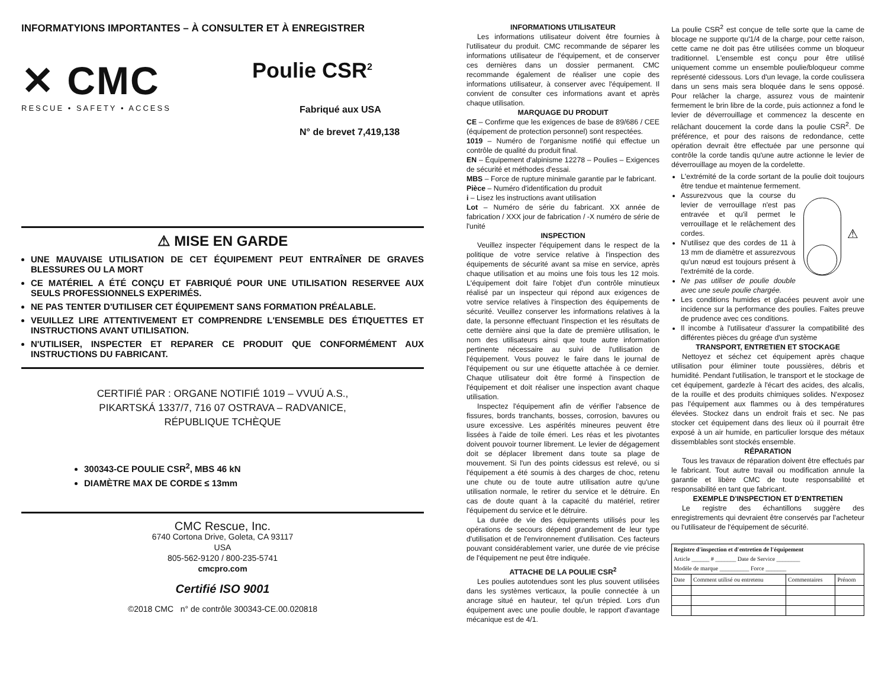INFORMATYIONS IMPORTANTES – À CONSULTER ET À ENREGISTRER
✕ CMC
RESCUE • SAFETY • ACCESS
Poulie CSR<sup>2</sup>
Fabriqué aux USA
N° de brevet 7,419,138
⚠ MISE EN GARDE
UNE MAUVAISE UTILISATION DE CET ÉQUIPEMENT PEUT ENTRAÎNER DE GRAVES BLESSURES OU LA MORT
CE MATÉRIEL A ÉTÉ CONÇU ET FABRIQUÉ POUR UNE UTILISATION RESERVEE AUX SEULS PROFESSIONNELS EXPERIMÉS.
NE PAS TENTER D'UTILISER CET ÉQUIPEMENT SANS FORMATION PRÉALABLE.
VEUILLEZ LIRE ATTENTIVEMENT ET COMPRENDRE L'ENSEMBLE DES ÉTIQUETTES ET INSTRUCTIONS AVANT UTILISATION.
N'UTILISER, INSPECTER ET REPARER CE PRODUIT QUE CONFORMÉMENT AUX INSTRUCTIONS DU FABRICANT.
CERTIFIÉ PAR : ORGANE NOTIFIÉ 1019 – VVUÚ A.S.,
PIKARTSKÁ 1337/7, 716 07 OSTRAVA – RADVANICE,
RÉPUBLIQUE TCHÈQUE
300343-CE POULIE CSR<sup>2</sup>, MBS 46 kN
DIAMÈTRE MAX DE CORDE ≤ 13mm
CMC Rescue, Inc.
6740 Cortona Drive, Goleta, CA 93117
USA
805-562-9120 / 800-235-5741
cmcpro.com
Certifié ISO 9001
©2018 CMC n° de contrôle 300343-CE.00.020818
INFORMATIONS UTILISATEUR
Les informations utilisateur doivent être fournies à l'utilisateur du produit. CMC recommande de séparer les informations utilisateur de l'équipement, et de conserver ces dernières dans un dossier permanent. CMC recommande également de réaliser une copie des informations utilisateur, à conserver avec l'équipement. Il convient de consulter ces informations avant et après chaque utilisation.
MARQUAGE DU PRODUIT
CE – Confirme que les exigences de base de 89/686 / CEE (équipement de protection personnel) sont respectées.
1019 – Numéro de l'organisme notifié qui effectue un contrôle de qualité du produit final.
EN – Équipement d'alpinisme 12278 – Poulies – Exigences de sécurité et méthodes d'essai.
MBS – Force de rupture minimale garantie par le fabricant.
Pièce – Numéro d'identification du produit
i – Lisez les instructions avant utilisation
Lot – Numéro de série du fabricant. XX année de fabrication / XXX jour de fabrication / -X numéro de série de l'unité
INSPECTION
Veuillez inspecter l'équipement dans le respect de la politique de votre service relative à l'inspection des équipements de sécurité avant sa mise en service, après chaque utilisation et au moins une fois tous les 12 mois. L'équipement doit faire l'objet d'un contrôle minutieux réalisé par un inspecteur qui répond aux exigences de votre service relatives à l'inspection des équipements de sécurité. Veuillez conserver les informations relatives à la date, la personne effectuant l'inspection et les résultats de cette dernière ainsi que la date de première utilisation, le nom des utilisateurs ainsi que toute autre information pertinente nécessaire au suivi de l'utilisation de l'équipement. Vous pouvez le faire dans le journal de l'équipement ou sur une étiquette attachée à ce dernier. Chaque utilisateur doit être formé à l'inspection de l'équipement et doit réaliser une inspection avant chaque utilisation.
Inspectez l'équipement afin de vérifier l'absence de fissures, bords tranchants, bosses, corrosion, bavures ou usure excessive. Les aspérités mineures peuvent être lissées à l'aide de toile émeri. Les réas et les pivotantes doivent pouvoir tourner librement. Le levier de dégagement doit se déplacer librement dans toute sa plage de mouvement. Si l'un des points cidessus est relevé, ou si l'équipement a été soumis à des charges de choc, retenu une chute ou de toute autre utilisation autre qu'une utilisation normale, le retirer du service et le détruire. En cas de doute quant à la capacité du matériel, retirer l'équipement du service et le détruire.
La durée de vie des équipements utilisés pour les opérations de secours dépend grandement de leur type d'utilisation et de l'environnement d'utilisation. Ces facteurs pouvant considérablement varier, une durée de vie précise de l'équipement ne peut être indiquée.
ATTACHE DE LA POULIE CSR<sup>2</sup>
Les poulies autotendues sont les plus souvent utilisées dans les systèmes verticaux, la poulie connectée à un ancrage situé en hauteur, tel qu'un trépied. Lors d'un équipement avec une poulie double, le rapport d'avantage mécanique est de 4/1.
La poulie CSR<sup>2</sup> est conçue de telle sorte que la came de blocage ne supporte qu'1/4 de la charge, pour cette raison, cette came ne doit pas être utilisées comme un bloqueur traditionnel. L'ensemble est conçu pour être utilisé uniquement comme un ensemble poulie/bloqueur comme représenté cidessous. Lors d'un levage, la corde coulissera dans un sens mais sera bloquée dans le sens opposé. Pour relâcher la charge, assurez vous de maintenir fermement le brin libre de la corde, puis actionnez a fond le levier de déverrouillage et commencez la descente en relâchant doucement la corde dans la poulie CSR<sup>2</sup>. De préférence, et pour des raisons de redondance, cette opération devrait être effectuée par une personne qui contrôle la corde tandis qu'une autre actionne le levier de déverrouillage au moyen de la cordelette.
L'extrémité de la corde sortant de la poulie doit toujours être tendue et maintenue fermement.
Assurezvous que la course du levier de verrouillage n'est pas entravée et qu'il permet le verrouillage et le relâchement des cordes.
N'utilisez que des cordes de 11 à 13 mm de diamètre et assurezvous qu'un nœud est toujours présent à l'extrémité de la corde.
Ne pas utiliser de poulie double avec une seule poulie chargée.
⚠
Les conditions humides et glacées peuvent avoir une incidence sur la performance des poulies. Faites preuve de prudence avec ces conditions.
Il incombe à l'utilisateur d'assurer la compatibilité des différentes pièces du gréage d'un système
TRANSPORT, ENTRETIEN ET STOCKAGE
Nettoyez et séchez cet équipement après chaque utilisation pour éliminer toute poussières, débris et humidité. Pendant l'utilisation, le transport et le stockage de cet équipement, gardezle à l'écart des acides, des alcalis, de la rouille et des produits chimiques solides. N'exposez pas l'équipement aux flammes ou à des températures élevées. Stockez dans un endroit frais et sec. Ne pas stocker cet équipement dans des lieux où il pourrait être exposé à un air humide, en particulier lorsque des métaux dissemblables sont stockés ensemble.
RÉPARATION
Tous les travaux de réparation doivent être effectués par le fabricant. Tout autre travail ou modification annule la garantie et libère CMC de toute responsabilité et responsabilité en tant que fabricant.
EXEMPLE D'INSPECTION ET D'ENTRETIEN
Le registre des échantillons suggère des enregistrements qui devraient être conservés par l'acheteur ou l'utilisateur de l'équipement de sécurité.
| Registre d'inspection et d'entretien de l'équipement Article ______ # _______ Date de Service ________ Modèle de marque __________ Force _______ | | | |
| --- | --- | --- | --- |
| Date | Comment utilisé ou entretenu | Commentaires | Prénom |